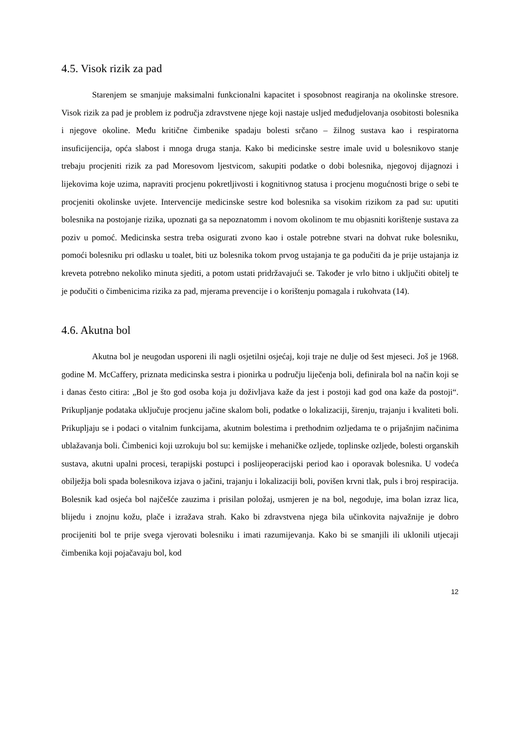4.5. Visok rizik za pad
Starenjem se smanjuje maksimalni funkcionalni kapacitet i sposobnost reagiranja na okolinske stresore. Visok rizik za pad je problem iz područja zdravstvene njege koji nastaje usljed međudjelovanja osobitosti bolesnika i njegove okoline. Među kritične čimbenike spadaju bolesti srčano – žilnog sustava kao i respiratorna insuficijencija, opća slabost i mnoga druga stanja. Kako bi medicinske sestre imale uvid u bolesnikovo stanje trebaju procjeniti rizik za pad Moresovom ljestvicom, sakupiti podatke o dobi bolesnika, njegovoj dijagnozi i lijekovima koje uzima, napraviti procjenu pokretljivosti i kognitivnog statusa i procjenu mogućnosti brige o sebi te procjeniti okolinske uvjete. Intervencije medicinske sestre kod bolesnika sa visokim rizikom za pad su: uputiti bolesnika na postojanje rizika, upoznati ga sa nepoznatomm i novom okolinom te mu objasniti korištenje sustava za poziv u pomoć. Medicinska sestra treba osigurati zvono kao i ostale potrebne stvari na dohvat ruke bolesniku, pomoći bolesniku pri odlasku u toalet, biti uz bolesnika tokom prvog ustajanja te ga podučiti da je prije ustajanja iz kreveta potrebno nekoliko minuta sjediti, a potom ustati pridržavajući se. Također je vrlo bitno i uključiti obitelj te je podučiti o čimbenicima rizika za pad, mjerama prevencije i o korištenju pomagala i rukohvata (14).
4.6. Akutna bol
Akutna bol je neugodan usporeni ili nagli osjetilni osjećaj, koji traje ne dulje od šest mjeseci. Još je 1968. godine M. McCaffery, priznata medicinska sestra i pionirka u području liječenja boli, definirala bol na način koji se i danas često citira: „Bol je što god osoba koja ju doživljava kaže da jest i postoji kad god ona kaže da postoji“. Prikupljanje podataka uključuje procjenu jačine skalom boli, podatke o lokalizaciji, širenju, trajanju i kvaliteti boli. Prikupljaju se i podaci o vitalnim funkcijama, akutnim bolestima i prethodnim ozljedama te o prijašnjim načinima ublažavanja boli. Čimbenici koji uzrokuju bol su: kemijske i mehaničke ozljede, toplinske ozljede, bolesti organskih sustava, akutni upalni procesi, terapijski postupci i poslijeoperacijski period kao i oporavak bolesnika. U vodeća obilježja boli spada bolesnikova izjava o jačini, trajanju i lokalizaciji boli, povišen krvni tlak, puls i broj respiracija. Bolesnik kad osjeća bol najčešće zauzima i prisilan položaj, usmjeren je na bol, negoduje, ima bolan izraz lica, blijedu i znojnu kožu, plače i izražava strah. Kako bi zdravstvena njega bila učinkovita najvažnije je dobro procijeniti bol te prije svega vjerovati bolesniku i imati razumijevanja. Kako bi se smanjili ili uklonili utjecaji čimbenika koji pojačavaju bol, kod
12